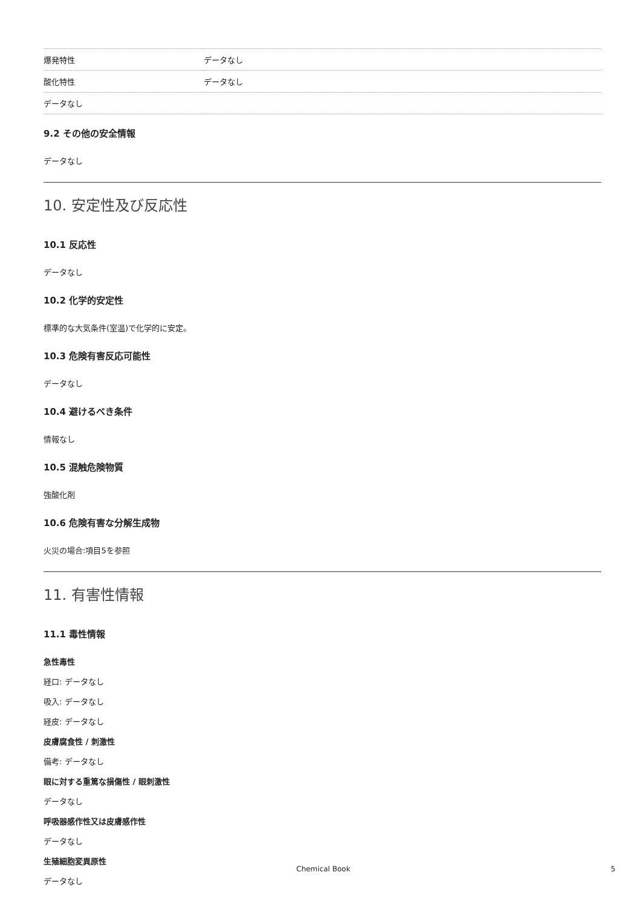| 爆発特性 | データなし |
| 酸化特性 | データなし |
| データなし | |
9.2 その他の安全情報
データなし
10. 安定性及び反応性
10.1 反応性
データなし
10.2 化学的安定性
標準的な大気条件(室温)で化学的に安定。
10.3 危険有害反応可能性
データなし
10.4 避けるべき条件
情報なし
10.5 混触危険物質
強酸化剤
10.6 危険有害な分解生成物
火災の場合:項目5を参照
11. 有害性情報
11.1 毒性情報
急性毒性
経口: データなし
吸入: データなし
経皮: データなし
皮膚腐食性 / 刺激性
備考: データなし
眼に対する重篤な損傷性 / 眼刺激性
データなし
呼吸器感作性又は皮膚感作性
データなし
生殖細胞変異原性
データなし
Chemical Book 5